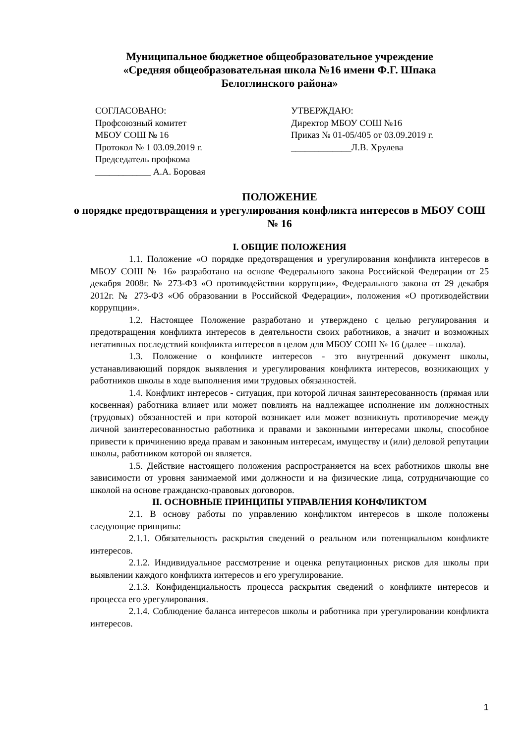Муниципальное бюджетное общеобразовательное учреждение
«Средняя общеобразовательная школа №16 имени Ф.Г. Шпака
Белоглинского района»
СОГЛАСОВАНО:
Профсоюзный комитет
МБОУ СОШ № 16
Протокол № 1 03.09.2019 г.
Председатель профкома
____________ А.А. Боровая
УТВЕРЖДАЮ:
Директор МБОУ СОШ №16
Приказ № 01-05/405 от 03.09.2019 г.
_____________Л.В. Хрулева
ПОЛОЖЕНИЕ
о порядке предотвращения и урегулирования конфликта интересов в МБОУ СОШ № 16
I. ОБЩИЕ ПОЛОЖЕНИЯ
1.1. Положение «О порядке предотвращения и урегулирования конфликта интересов в МБОУ СОШ № 16» разработано на основе Федерального закона Российской Федерации от 25 декабря 2008г. № 273-ФЗ «О противодействии коррупции», Федерального закона от 29 декабря 2012г. № 273-ФЗ «Об образовании в Российской Федерации», положения «О противодействии коррупции».
1.2. Настоящее Положение разработано и утверждено с целью регулирования и предотвращения конфликта интересов в деятельности своих работников, а значит и возможных негативных последствий конфликта интересов в целом для МБОУ СОШ № 16 (далее – школа).
1.3. Положение о конфликте интересов - это внутренний документ школы, устанавливающий порядок выявления и урегулирования конфликта интересов, возникающих у работников школы в ходе выполнения ими трудовых обязанностей.
1.4. Конфликт интересов - ситуация, при которой личная заинтересованность (прямая или косвенная) работника влияет или может повлиять на надлежащее исполнение им должностных (трудовых) обязанностей и при которой возникает или может возникнуть противоречие между личной заинтересованностью работника и правами и законными интересами школы, способное привести к причинению вреда правам и законным интересам, имуществу и (или) деловой репутации школы, работником которой он является.
1.5. Действие настоящего положения распространяется на всех работников школы вне зависимости от уровня занимаемой ими должности и на физические лица, сотрудничающие со школой на основе гражданско-правовых договоров.
II. ОСНОВНЫЕ ПРИНЦИПЫ УПРАВЛЕНИЯ КОНФЛИКТОМ
2.1. В основу работы по управлению конфликтом интересов в школе положены следующие принципы:
2.1.1. Обязательность раскрытия сведений о реальном или потенциальном конфликте интересов.
2.1.2. Индивидуальное рассмотрение и оценка репутационных рисков для школы при выявлении каждого конфликта интересов и его урегулирование.
2.1.3. Конфиденциальность процесса раскрытия сведений о конфликте интересов и процесса его урегулирования.
2.1.4. Соблюдение баланса интересов школы и работника при урегулировании конфликта интересов.
1